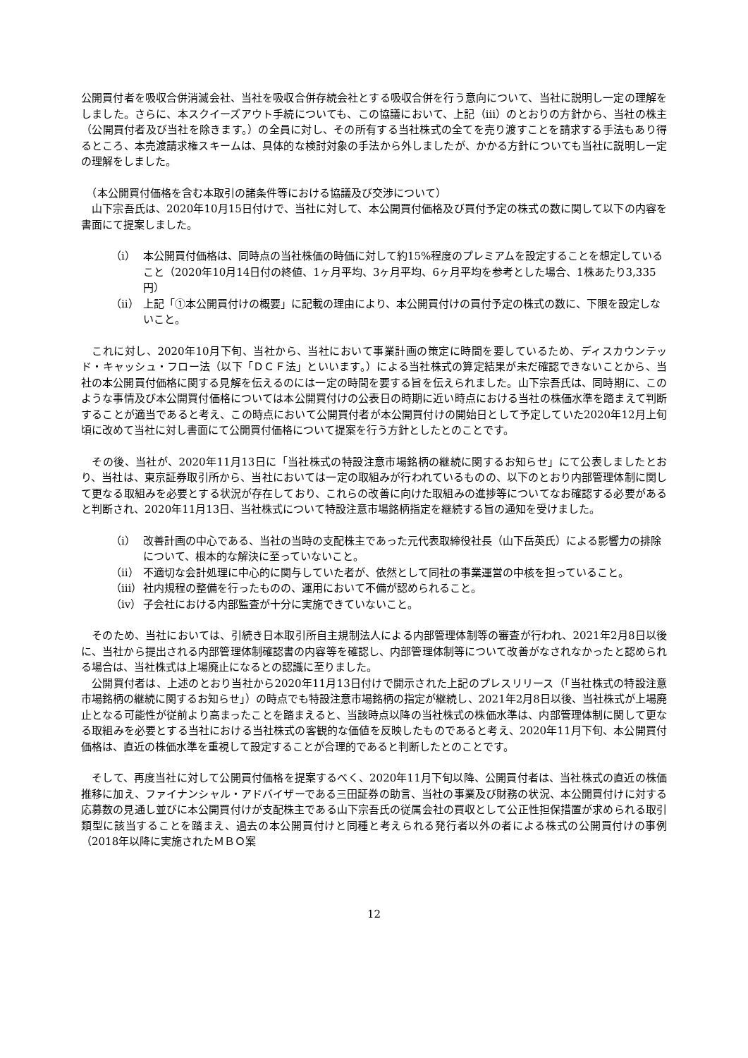公開買付者を吸収合併消滅会社、当社を吸収合併存続会社とする吸収合併を行う意向について、当社に説明し一定の理解をしました。さらに、本スクイーズアウト手続についても、この協議において、上記（ⅲ）のとおりの方針から、当社の株主（公開買付者及び当社を除きます。）の全員に対し、その所有する当社株式の全てを売り渡すことを請求する手法もあり得るところ、本売渡請求権スキームは、具体的な検討対象の手法から外しましたが、かかる方針についても当社に説明し一定の理解をしました。
　（本公開買付価格を含む本取引の諸条件等における協議及び交渉について）
　山下宗吾氏は、2020年10月15日付けで、当社に対して、本公開買付価格及び買付予定の株式の数に関して以下の内容を書面にて提案しました。
（ⅰ） 本公開買付価格は、同時点の当社株価の時価に対して約15%程度のプレミアムを設定することを想定していること（2020年10月14日付の終値、1ヶ月平均、3ヶ月平均、6ヶ月平均を参考とした場合、1株あたり3,335円）
（ⅱ） 上記「①本公開買付けの概要」に記載の理由により、本公開買付けの買付予定の株式の数に、下限を設定しないこと。
　これに対し、2020年10月下旬、当社から、当社において事業計画の策定に時間を要しているため、ディスカウンテッド・キャッシュ・フロー法（以下「ＤＣＦ法」といいます。）による当社株式の算定結果が未だ確認できないことから、当社の本公開買付価格に関する見解を伝えるのには一定の時間を要する旨を伝えられました。山下宗吾氏は、同時期に、このような事情及び本公開買付価格については本公開買付けの公表日の時期に近い時点における当社の株価水準を踏まえて判断することが適当であると考え、この時点において公開買付者が本公開買付けの開始日として予定していた2020年12月上旬頃に改めて当社に対し書面にて公開買付価格について提案を行う方針としたとのことです。
　その後、当社が、2020年11月13日に「当社株式の特設注意市場銘柄の継続に関するお知らせ」にて公表しましたとおり、当社は、東京証券取引所から、当社においては一定の取組みが行われているものの、以下のとおり内部管理体制に関して更なる取組みを必要とする状況が存在しており、これらの改善に向けた取組みの進捗等についてなお確認する必要があると判断され、2020年11月13日、当社株式について特設注意市場銘柄指定を継続する旨の通知を受けました。
（ⅰ） 改善計画の中心である、当社の当時の支配株主であった元代表取締役社長（山下岳英氏）による影響力の排除について、根本的な解決に至っていないこと。
（ⅱ） 不適切な会計処理に中心的に関与していた者が、依然として同社の事業運営の中核を担っていること。
（ⅲ） 社内規程の整備を行ったものの、運用において不備が認められること。
（ⅳ） 子会社における内部監査が十分に実施できていないこと。
　そのため、当社においては、引続き日本取引所自主規制法人による内部管理体制等の審査が行われ、2021年2月8日以後に、当社から提出される内部管理体制確認書の内容等を確認し、内部管理体制等について改善がなされなかったと認められる場合は、当社株式は上場廃止になるとの認識に至りました。
　公開買付者は、上述のとおり当社から2020年11月13日付けで開示された上記のプレスリリース（「当社株式の特設注意市場銘柄の継続に関するお知らせ」）の時点でも特設注意市場銘柄の指定が継続し、2021年2月8日以後、当社株式が上場廃止となる可能性が従前より高まったことを踏まえると、当該時点以降の当社株式の株価水準は、内部管理体制に関して更なる取組みを必要とする当社における当社株式の客観的な価値を反映したものであると考え、2020年11月下旬、本公開買付価格は、直近の株価水準を重視して設定することが合理的であると判断したとのことです。
　そして、再度当社に対して公開買付価格を提案するべく、2020年11月下旬以降、公開買付者は、当社株式の直近の株価推移に加え、ファイナンシャル・アドバイザーである三田証券の助言、当社の事業及び財務の状況、本公開買付けに対する応募数の見通し並びに本公開買付けが支配株主である山下宗吾氏の従属会社の買収として公正性担保措置が求められる取引類型に該当することを踏まえ、過去の本公開買付けと同種と考えられる発行者以外の者による株式の公開買付けの事例（2018年以降に実施されたＭＢＯ案
12